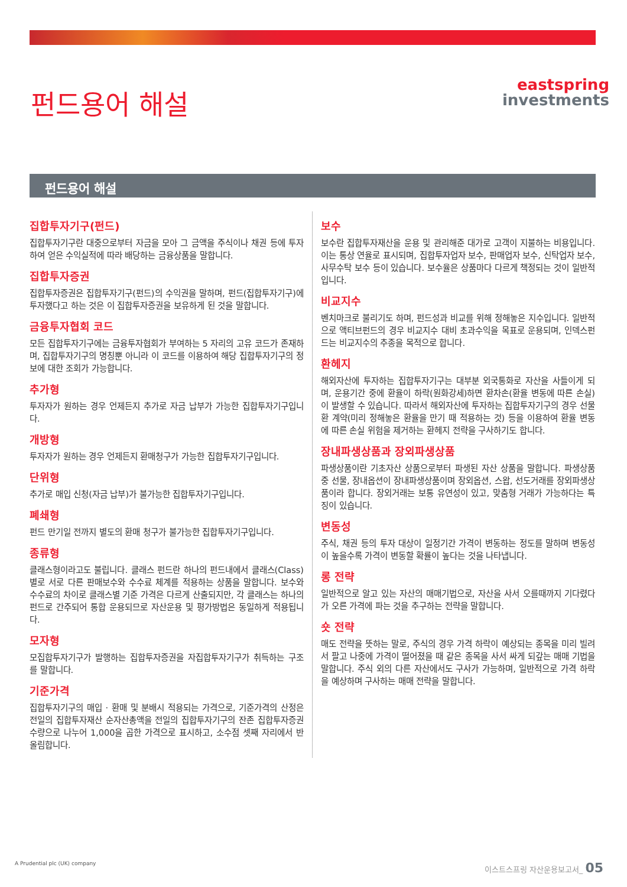펀드용어 해설
eastspring
investments
펀드용어 해설
집합투자기구(펀드)
집합투자기구란 대중으로부터 자금을 모아 그 금액을 주식이나 채권 등에 투자하여 얻은 수익실적에 따라 배당하는 금융상품을 말합니다.
집합투자증권
집합투자증권은 집합투자기구(펀드)의 수익권을 말하며, 펀드(집합투자기구)에 투자했다고 하는 것은 이 집합투자증권을 보유하게 된 것을 말합니다.
금융투자협회 코드
모든 집합투자기구에는 금융투자협회가 부여하는 5 자리의 고유 코드가 존재하며, 집합투자기구의 명칭뿐 아니라 이 코드를 이용하여 해당 집합투자기구의 정보에 대한 조회가 가능합니다.
추가형
투자자가 원하는 경우 언제든지 추가로 자금 납부가 가능한 집합투자기구입니다.
개방형
투자자가 원하는 경우 언제든지 환매청구가 가능한 집합투자기구입니다.
단위형
추가로 매입 신청(자금 납부)가 불가능한 집합투자기구입니다.
폐쇄형
펀드 만기일 전까지 별도의 환매 청구가 불가능한 집합투자기구입니다.
종류형
클래스형이라고도 불립니다. 클래스 펀드란 하나의 펀드내에서 클래스(Class) 별로 서로 다른 판매보수와 수수료 체계를 적용하는 상품을 말합니다. 보수와 수수료의 차이로 클래스별 기준 가격은 다르게 산출되지만, 각 클래스는 하나의 펀드로 간주되어 통합 운용되므로 자산운용 및 평가방법은 동일하게 적용됩니다.
모자형
모집합투자기구가 발행하는 집합투자증권을 자집합투자기구가 취득하는 구조를 말합니다.
기준가격
집합투자기구의 매입 · 환매 및 분배시 적용되는 가격으로, 기준가격의 산정은 전일의 집합투자재산 순자산총액을 전일의 집합투자기구의 잔존 집합투자증권 수량으로 나누어 1,000을 곱한 가격으로 표시하고, 소수점 셋째 자리에서 반올림합니다.
보수
보수란 집합투자재산을 운용 및 관리해준 대가로 고객이 지불하는 비용입니다. 이는 통상 연율로 표시되며, 집합투자업자 보수, 판매업자 보수, 신탁업자 보수, 사무수탁 보수 등이 있습니다. 보수율은 상품마다 다르게 책정되는 것이 일반적입니다.
비교지수
벤치마크로 불리기도 하며, 펀드성과 비교를 위해 정해놓은 지수입니다. 일반적으로 액티브펀드의 경우 비교지수 대비 초과수익을 목표로 운용되며, 인덱스펀드는 비교지수의 추종을 목적으로 합니다.
환헤지
해외자산에 투자하는 집합투자기구는 대부분 외국통화로 자산을 사들이게 되며, 운용기간 중에 환율이 하락(원화강세)하면 환차손(환율 변동에 따른 손실)이 발생할 수 있습니다. 따라서 해외자산에 투자하는 집합투자기구의 경우 선물환 계약(미리 정해놓은 환율을 만기 때 적용하는 것) 등을 이용하여 환율 변동에 따른 손실 위험을 제거하는 환헤지 전략을 구사하기도 합니다.
장내파생상품과 장외파생상품
파생상품이란 기초자산 상품으로부터 파생된 자산 상품을 말합니다. 파생상품 중 선물, 장내옵션이 장내파생상품이며 장외옵션, 스왑, 선도거래를 장외파생상품이라 합니다. 장외거래는 보통 유연성이 있고, 맞춤형 거래가 가능하다는 특징이 있습니다.
변동성
주식, 채권 등의 투자 대상이 일정기간 가격이 변동하는 정도를 말하며 변동성이 높을수록 가격이 변동할 확률이 높다는 것을 나타냅니다.
롱 전략
일반적으로 알고 있는 자산의 매매기법으로, 자산을 사서 오를때까지 기다렸다가 오른 가격에 파는 것을 추구하는 전략을 말합니다.
숏 전략
매도 전략을 뜻하는 말로, 주식의 경우 가격 하락이 예상되는 종목을 미리 빌려서 팔고 나중에 가격이 떨어졌을 때 같은 종목을 사서 싸게 되갚는 매매 기법을 말합니다. 주식 외의 다른 자산에서도 구사가 가능하며, 일반적으로 가격 하락을 예상하며 구사하는 매매 전략을 말합니다.
A Prudential plc (UK) company 이스트스프링 자산운용보고서_ 05